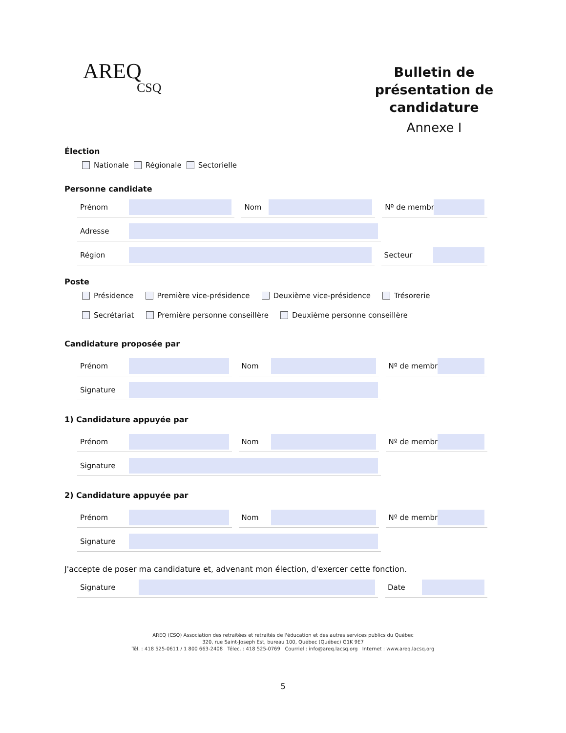AREQ
CSQ
Bulletin de présentation de candidature
Annexe I
Élection
Nationale Régionale Sectorielle
Personne candidate
Prénom Nom Nº de membre
Adresse
Région Secteur
Poste
Présidence Première vice-présidence Deuxième vice-présidence Trésorerie
Secrétariat Première personne conseillère Deuxième personne conseillère
Candidature proposée par
Prénom Nom Nº de membre
Signature
1) Candidature appuyée par
Prénom Nom Nº de membre
Signature
2) Candidature appuyée par
Prénom Nom Nº de membre
Signature
J'accepte de poser ma candidature et, advenant mon élection, d'exercer cette fonction.
Signature Date
AREQ (CSQ) Association des retraitées et retraités de l'éducation et des autres services publics du Québec
320, rue Saint-Joseph Est, bureau 100, Québec (Québec) G1K 9E7
Tél. : 418 525-0611 / 1 800 663-2408 Télec. : 418 525-0769 Courriel : info@areq.lacsq.org Internet : www.areq.lacsq.org
5